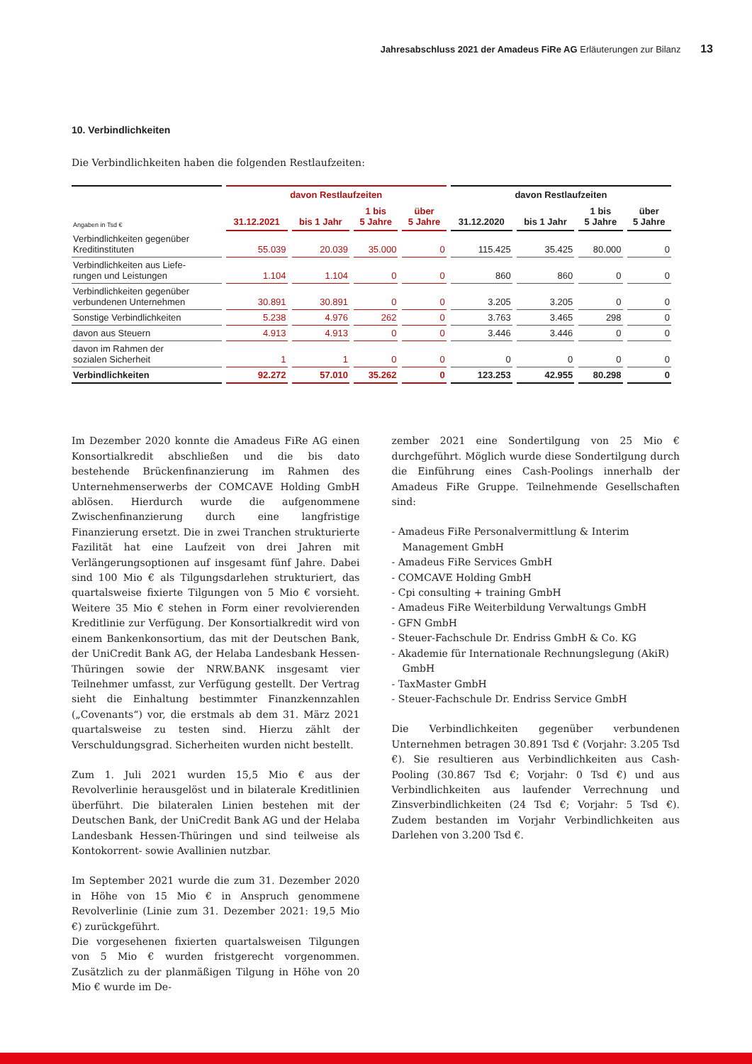Jahresabschluss 2021 der Amadeus FiRe AG Erläuterungen zur Bilanz 13
10. Verbindlichkeiten
Die Verbindlichkeiten haben die folgenden Restlaufzeiten:
| Angaben in Tsd € | davon Restlaufzeiten | | | | davon Restlaufzeiten | | | |
| --- | --- | --- | --- | --- | --- | --- | --- | --- |
| | 31.12.2021 | bis 1 Jahr | 1 bis 5 Jahre | über 5 Jahre | 31.12.2020 | bis 1 Jahr | 1 bis 5 Jahre | über 5 Jahre |
| Verbindlichkeiten gegenüber Kreditinstituten | 55.039 | 20.039 | 35.000 | 0 | 115.425 | 35.425 | 80.000 | 0 |
| Verbindlichkeiten aus Liefe- rungen und Leistungen | 1.104 | 1.104 | 0 | 0 | 860 | 860 | 0 | 0 |
| Verbindlichkeiten gegenüber verbundenen Unternehmen | 30.891 | 30.891 | 0 | 0 | 3.205 | 3.205 | 0 | 0 |
| Sonstige Verbindlichkeiten | 5.238 | 4.976 | 262 | 0 | 3.763 | 3.465 | 298 | 0 |
| davon aus Steuern | 4.913 | 4.913 | 0 | 0 | 3.446 | 3.446 | 0 | 0 |
| davon im Rahmen der sozialen Sicherheit | 1 | 1 | 0 | 0 | 0 | 0 | 0 | 0 |
| Verbindlichkeiten | 92.272 | 57.010 | 35.262 | 0 | 123.253 | 42.955 | 80.298 | 0 |
Im Dezember 2020 konnte die Amadeus FiRe AG einen Konsortialkredit abschließen und die bis dato bestehende Brückenfinanzierung im Rahmen des Unternehmenserwerbs der COMCAVE Holding GmbH ablösen. Hierdurch wurde die aufgenommene Zwischenfinanzierung durch eine langfristige Finanzierung ersetzt. Die in zwei Tranchen strukturierte Fazilität hat eine Laufzeit von drei Jahren mit Verlängerungsoptionen auf insgesamt fünf Jahre. Dabei sind 100 Mio € als Tilgungsdarlehen strukturiert, das quartalsweise fixierte Tilgungen von 5 Mio € vorsieht. Weitere 35 Mio € stehen in Form einer revolvierenden Kreditlinie zur Verfügung. Der Konsortialkredit wird von einem Bankenkonsortium, das mit der Deutschen Bank, der UniCredit Bank AG, der Helaba Landesbank Hessen-Thüringen sowie der NRW.BANK insgesamt vier Teilnehmer umfasst, zur Verfügung gestellt. Der Vertrag sieht die Einhaltung bestimmter Finanzkennzahlen („Covenants“) vor, die erstmals ab dem 31. März 2021 quartalsweise zu testen sind. Hierzu zählt der Verschuldungsgrad. Sicherheiten wurden nicht bestellt.
Zum 1. Juli 2021 wurden 15,5 Mio € aus der Revolverlinie herausgelöst und in bilaterale Kreditlinien überführt. Die bilateralen Linien bestehen mit der Deutschen Bank, der UniCredit Bank AG und der Helaba Landesbank Hessen-Thüringen und sind teilweise als Kontokorrent- sowie Avallinien nutzbar.
Im September 2021 wurde die zum 31. Dezember 2020 in Höhe von 15 Mio € in Anspruch genommene Revolverlinie (Linie zum 31. Dezember 2021: 19,5 Mio €) zurückgeführt.
Die vorgesehenen fixierten quartalsweisen Tilgungen von 5 Mio € wurden fristgerecht vorgenommen. Zusätzlich zu der planmäßigen Tilgung in Höhe von 20 Mio € wurde im De-
zember 2021 eine Sondertilgung von 25 Mio € durchgeführt. Möglich wurde diese Sondertilgung durch die Einführung eines Cash-Poolings innerhalb der Amadeus FiRe Gruppe. Teilnehmende Gesellschaften sind:
- Amadeus FiRe Personalvermittlung & Interim Management GmbH
- Amadeus FiRe Services GmbH
- COMCAVE Holding GmbH
- Cpi consulting + training GmbH
- Amadeus FiRe Weiterbildung Verwaltungs GmbH
- GFN GmbH
- Steuer-Fachschule Dr. Endriss GmbH & Co. KG
- Akademie für Internationale Rechnungslegung (AkiR) GmbH
- TaxMaster GmbH
- Steuer-Fachschule Dr. Endriss Service GmbH
Die Verbindlichkeiten gegenüber verbundenen Unternehmen betragen 30.891 Tsd € (Vorjahr: 3.205 Tsd €). Sie resultieren aus Verbindlichkeiten aus Cash-Pooling (30.867 Tsd €; Vorjahr: 0 Tsd €) und aus Verbindlichkeiten aus laufender Verrechnung und Zinsverbindlichkeiten (24 Tsd €; Vorjahr: 5 Tsd €). Zudem bestanden im Vorjahr Verbindlichkeiten aus Darlehen von 3.200 Tsd €.